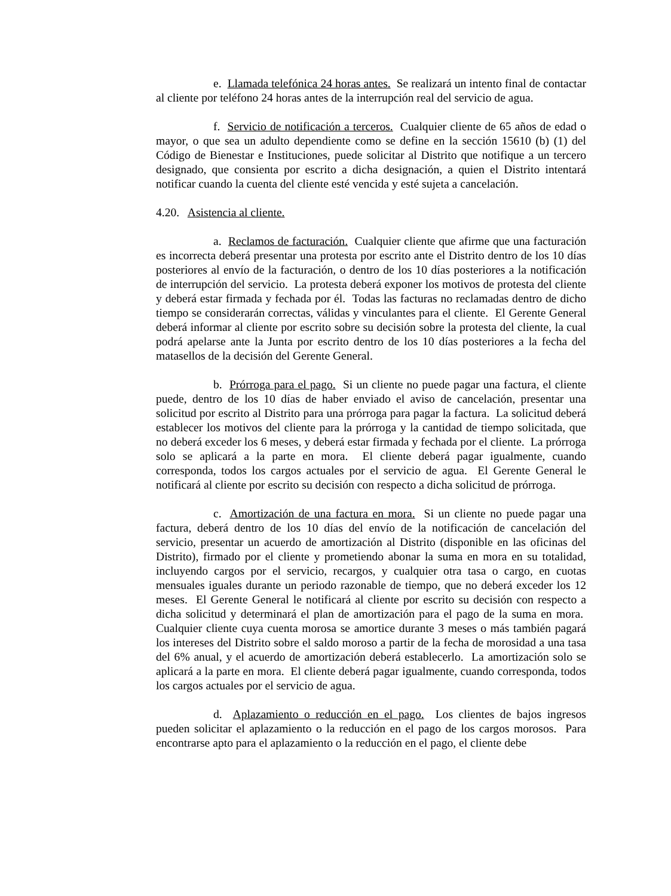e. Llamada telefónica 24 horas antes. Se realizará un intento final de contactar al cliente por teléfono 24 horas antes de la interrupción real del servicio de agua.
f. Servicio de notificación a terceros. Cualquier cliente de 65 años de edad o mayor, o que sea un adulto dependiente como se define en la sección 15610 (b) (1) del Código de Bienestar e Instituciones, puede solicitar al Distrito que notifique a un tercero designado, que consienta por escrito a dicha designación, a quien el Distrito intentará notificar cuando la cuenta del cliente esté vencida y esté sujeta a cancelación.
4.20. Asistencia al cliente.
a. Reclamos de facturación. Cualquier cliente que afirme que una facturación es incorrecta deberá presentar una protesta por escrito ante el Distrito dentro de los 10 días posteriores al envío de la facturación, o dentro de los 10 días posteriores a la notificación de interrupción del servicio. La protesta deberá exponer los motivos de protesta del cliente y deberá estar firmada y fechada por él. Todas las facturas no reclamadas dentro de dicho tiempo se considerarán correctas, válidas y vinculantes para el cliente. El Gerente General deberá informar al cliente por escrito sobre su decisión sobre la protesta del cliente, la cual podrá apelarse ante la Junta por escrito dentro de los 10 días posteriores a la fecha del matasellos de la decisión del Gerente General.
b. Prórroga para el pago. Si un cliente no puede pagar una factura, el cliente puede, dentro de los 10 días de haber enviado el aviso de cancelación, presentar una solicitud por escrito al Distrito para una prórroga para pagar la factura. La solicitud deberá establecer los motivos del cliente para la prórroga y la cantidad de tiempo solicitada, que no deberá exceder los 6 meses, y deberá estar firmada y fechada por el cliente. La prórroga solo se aplicará a la parte en mora. El cliente deberá pagar igualmente, cuando corresponda, todos los cargos actuales por el servicio de agua. El Gerente General le notificará al cliente por escrito su decisión con respecto a dicha solicitud de prórroga.
c. Amortización de una factura en mora. Si un cliente no puede pagar una factura, deberá dentro de los 10 días del envío de la notificación de cancelación del servicio, presentar un acuerdo de amortización al Distrito (disponible en las oficinas del Distrito), firmado por el cliente y prometiendo abonar la suma en mora en su totalidad, incluyendo cargos por el servicio, recargos, y cualquier otra tasa o cargo, en cuotas mensuales iguales durante un periodo razonable de tiempo, que no deberá exceder los 12 meses. El Gerente General le notificará al cliente por escrito su decisión con respecto a dicha solicitud y determinará el plan de amortización para el pago de la suma en mora. Cualquier cliente cuya cuenta morosa se amortice durante 3 meses o más también pagará los intereses del Distrito sobre el saldo moroso a partir de la fecha de morosidad a una tasa del 6% anual, y el acuerdo de amortización deberá establecerlo. La amortización solo se aplicará a la parte en mora. El cliente deberá pagar igualmente, cuando corresponda, todos los cargos actuales por el servicio de agua.
d. Aplazamiento o reducción en el pago. Los clientes de bajos ingresos pueden solicitar el aplazamiento o la reducción en el pago de los cargos morosos. Para encontrarse apto para el aplazamiento o la reducción en el pago, el cliente debe